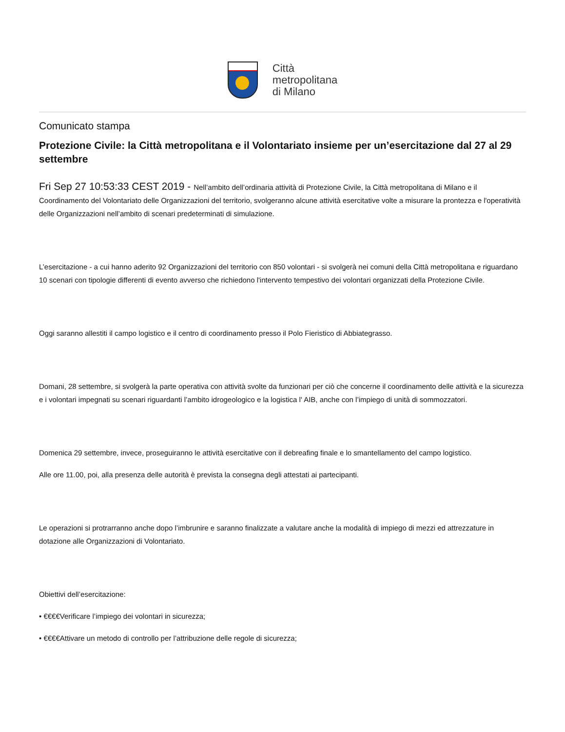Città
metropolitana
di Milano
Comunicato stampa
Protezione Civile: la Città metropolitana e il Volontariato insieme per un’esercitazione dal 27 al 29 settembre
Fri Sep 27 10:53:33 CEST 2019 - Nell’ambito dell’ordinaria attività di Protezione Civile, la Città metropolitana di Milano e il Coordinamento del Volontariato delle Organizzazioni del territorio, svolgeranno alcune attività esercitative volte a misurare la prontezza e l'operatività delle Organizzazioni nell’ambito di scenari predeterminati di simulazione.
L’esercitazione - a cui hanno aderito 92 Organizzazioni del territorio con 850 volontari - si svolgerà nei comuni della Città metropolitana e riguardano 10 scenari con tipologie differenti di evento avverso che richiedono l'intervento tempestivo dei volontari organizzati della Protezione Civile.
Oggi saranno allestiti il campo logistico e il centro di coordinamento presso il Polo Fieristico di Abbiategrasso.
Domani, 28 settembre, si svolgerà la parte operativa con attività svolte da funzionari per ciò che concerne il coordinamento delle attività e la sicurezza e i volontari impegnati su scenari riguardanti l’ambito idrogeologico e la logistica l' AIB, anche con l’impiego di unità di sommozzatori.
Domenica 29 settembre, invece, proseguiranno le attività esercitative con il debreafing finale e lo smantellamento del campo logistico.
Alle ore 11.00, poi, alla presenza delle autorità è prevista la consegna degli attestati ai partecipanti.
Le operazioni si protrarranno anche dopo l’imbrunire e saranno finalizzate a valutare anche la modalità di impiego di mezzi ed attrezzature in dotazione alle Organizzazioni di Volontariato.
Obiettivi dell’esercitazione:
• €€€€Verificare l’impiego dei volontari in sicurezza;
• €€€€Attivare un metodo di controllo per l’attribuzione delle regole di sicurezza;